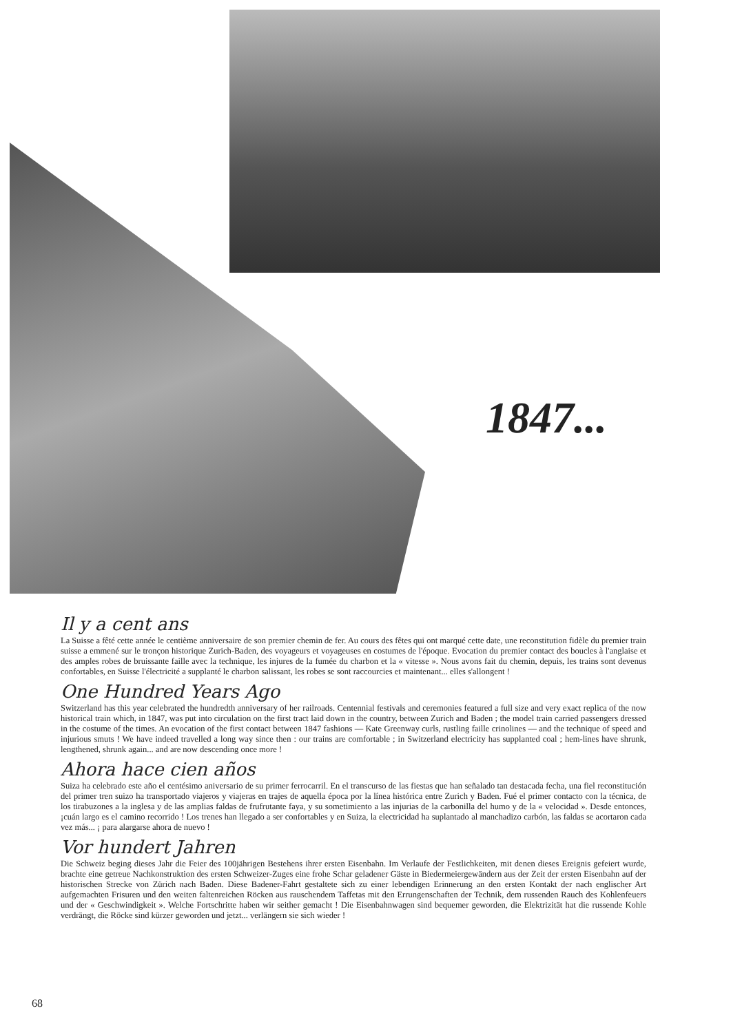1847...
Il y a cent ans
La Suisse a fêté cette année le centième anniversaire de son premier chemin de fer. Au cours des fêtes qui ont marqué cette date, une reconstitution fidèle du premier train suisse a emmené sur le tronçon historique Zurich-Baden, des voyageurs et voyageuses en costumes de l'époque. Evocation du premier contact des boucles à l'anglaise et des amples robes de bruissante faille avec la technique, les injures de la fumée du charbon et la « vitesse ». Nous avons fait du chemin, depuis, les trains sont devenus confortables, en Suisse l'électricité a supplanté le charbon salissant, les robes se sont raccourcies et maintenant... elles s'allongent !
One Hundred Years Ago
Switzerland has this year celebrated the hundredth anniversary of her railroads. Centennial festivals and ceremonies featured a full size and very exact replica of the now historical train which, in 1847, was put into circulation on the first tract laid down in the country, between Zurich and Baden ; the model train carried passengers dressed in the costume of the times. An evocation of the first contact between 1847 fashions — Kate Greenway curls, rustling faille crinolines — and the technique of speed and injurious smuts ! We have indeed travelled a long way since then : our trains are comfortable ; in Switzerland electricity has supplanted coal ; hem-lines have shrunk, lengthened, shrunk again... and are now descending once more !
Ahora hace cien años
Suiza ha celebrado este año el centésimo aniversario de su primer ferrocarril. En el transcurso de las fiestas que han señalado tan destacada fecha, una fiel reconstitución del primer tren suizo ha transportado viajeros y viajeras en trajes de aquella época por la línea histórica entre Zurich y Baden. Fué el primer contacto con la técnica, de los tirabuzones a la inglesa y de las amplias faldas de frufrutante faya, y su sometimiento a las injurias de la carbonilla del humo y de la « velocidad ». Desde entonces, ¡cuán largo es el camino recorrido ! Los trenes han llegado a ser confortables y en Suiza, la electricidad ha suplantado al manchadizo carbón, las faldas se acortaron cada vez más... ¡ para alargarse ahora de nuevo !
Vor hundert Jahren
Die Schweiz beging dieses Jahr die Feier des 100jährigen Bestehens ihrer ersten Eisenbahn. Im Verlaufe der Festlichkeiten, mit denen dieses Ereignis gefeiert wurde, brachte eine getreue Nachkonstruktion des ersten Schweizer-Zuges eine frohe Schar geladener Gäste in Biedermeiergewändern aus der Zeit der ersten Eisenbahn auf der historischen Strecke von Zürich nach Baden. Diese Badener-Fahrt gestaltete sich zu einer lebendigen Erinnerung an den ersten Kontakt der nach englischer Art aufgemachten Frisuren und den weiten faltenreichen Röcken aus rauschendem Taffetas mit den Errungenschaften der Technik, dem russenden Rauch des Kohlenfeuers und der « Geschwindigkeit ». Welche Fortschritte haben wir seither gemacht ! Die Eisenbahnwagen sind bequemer geworden, die Elektrizität hat die russende Kohle verdrängt, die Röcke sind kürzer geworden und jetzt... verlängern sie sich wieder !
68